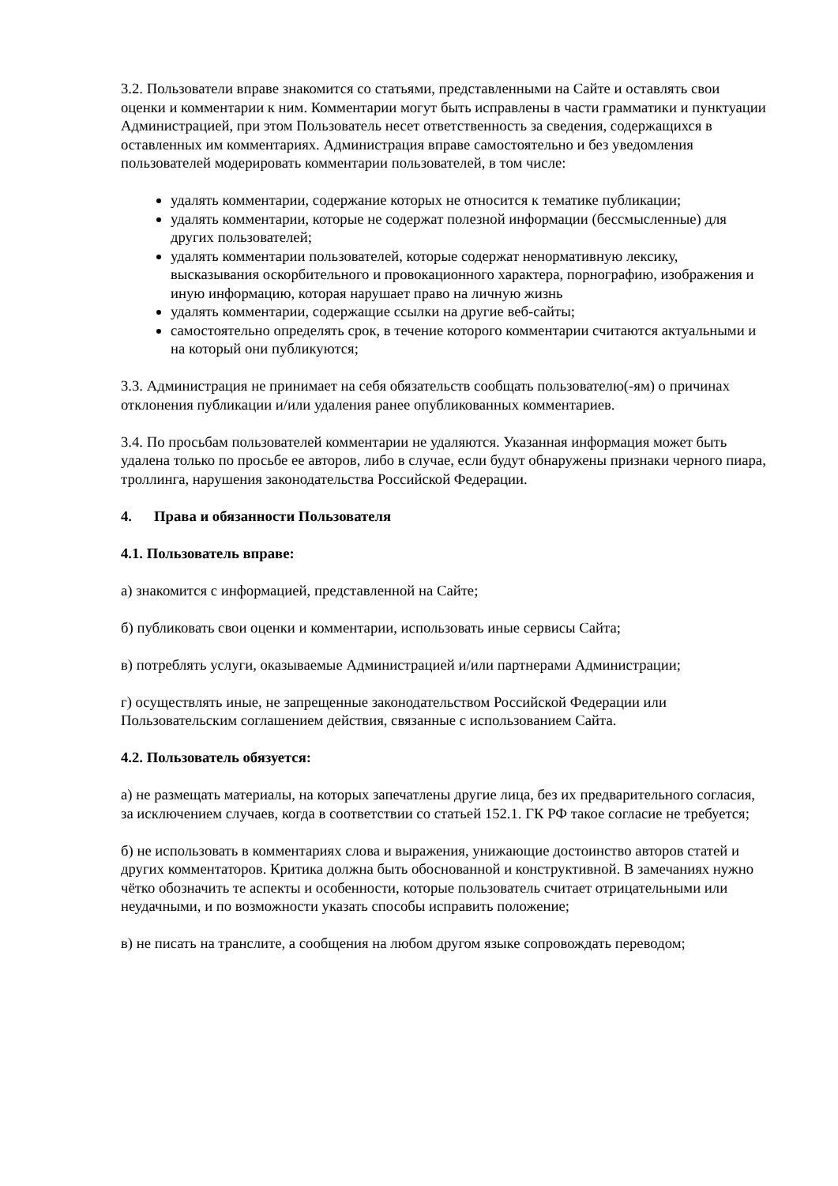3.2. Пользователи вправе знакомится со статьями, представленными на Сайте и оставлять свои оценки и комментарии к ним. Комментарии могут быть исправлены в части грамматики и пунктуации Администрацией, при этом Пользователь несет ответственность за сведения, содержащихся в оставленных им комментариях. Администрация вправе самостоятельно и без уведомления пользователей модерировать комментарии пользователей, в том числе:
удалять комментарии, содержание которых не относится к тематике публикации;
удалять комментарии, которые не содержат полезной информации (бессмысленные) для других пользователей;
удалять комментарии пользователей, которые содержат ненормативную лексику, высказывания оскорбительного и провокационного характера, порнографию, изображения и иную информацию, которая нарушает право на личную жизнь
удалять комментарии, содержащие ссылки на другие веб-сайты;
самостоятельно определять срок, в течение которого комментарии считаются актуальными и на который они публикуются;
3.3. Администрация не принимает на себя обязательств сообщать пользователю(-ям) о причинах отклонения публикации и/или удаления ранее опубликованных комментариев.
3.4. По просьбам пользователей комментарии не удаляются. Указанная информация может быть удалена только по просьбе ее авторов, либо в случае, если будут обнаружены признаки черного пиара, троллинга, нарушения законодательства Российской Федерации.
4. Права и обязанности Пользователя
4.1. Пользователь вправе:
а) знакомится с информацией, представленной на Сайте;
б) публиковать свои оценки и комментарии, использовать иные сервисы Сайта;
в) потреблять услуги, оказываемые Администрацией и/или партнерами Администрации;
г) осуществлять иные, не запрещенные законодательством Российской Федерации или Пользовательским соглашением действия, связанные с использованием Сайта.
4.2. Пользователь обязуется:
а) не размещать материалы, на которых запечатлены другие лица, без их предварительного согласия, за исключением случаев, когда в соответствии со статьей 152.1. ГК РФ такое согласие не требуется;
б) не использовать в комментариях слова и выражения, унижающие достоинство авторов статей и других комментаторов. Критика должна быть обоснованной и конструктивной. В замечаниях нужно чётко обозначить те аспекты и особенности, которые пользователь считает отрицательными или неудачными, и по возможности указать способы исправить положение;
в) не писать на транслите, а сообщения на любом другом языке сопровождать переводом;